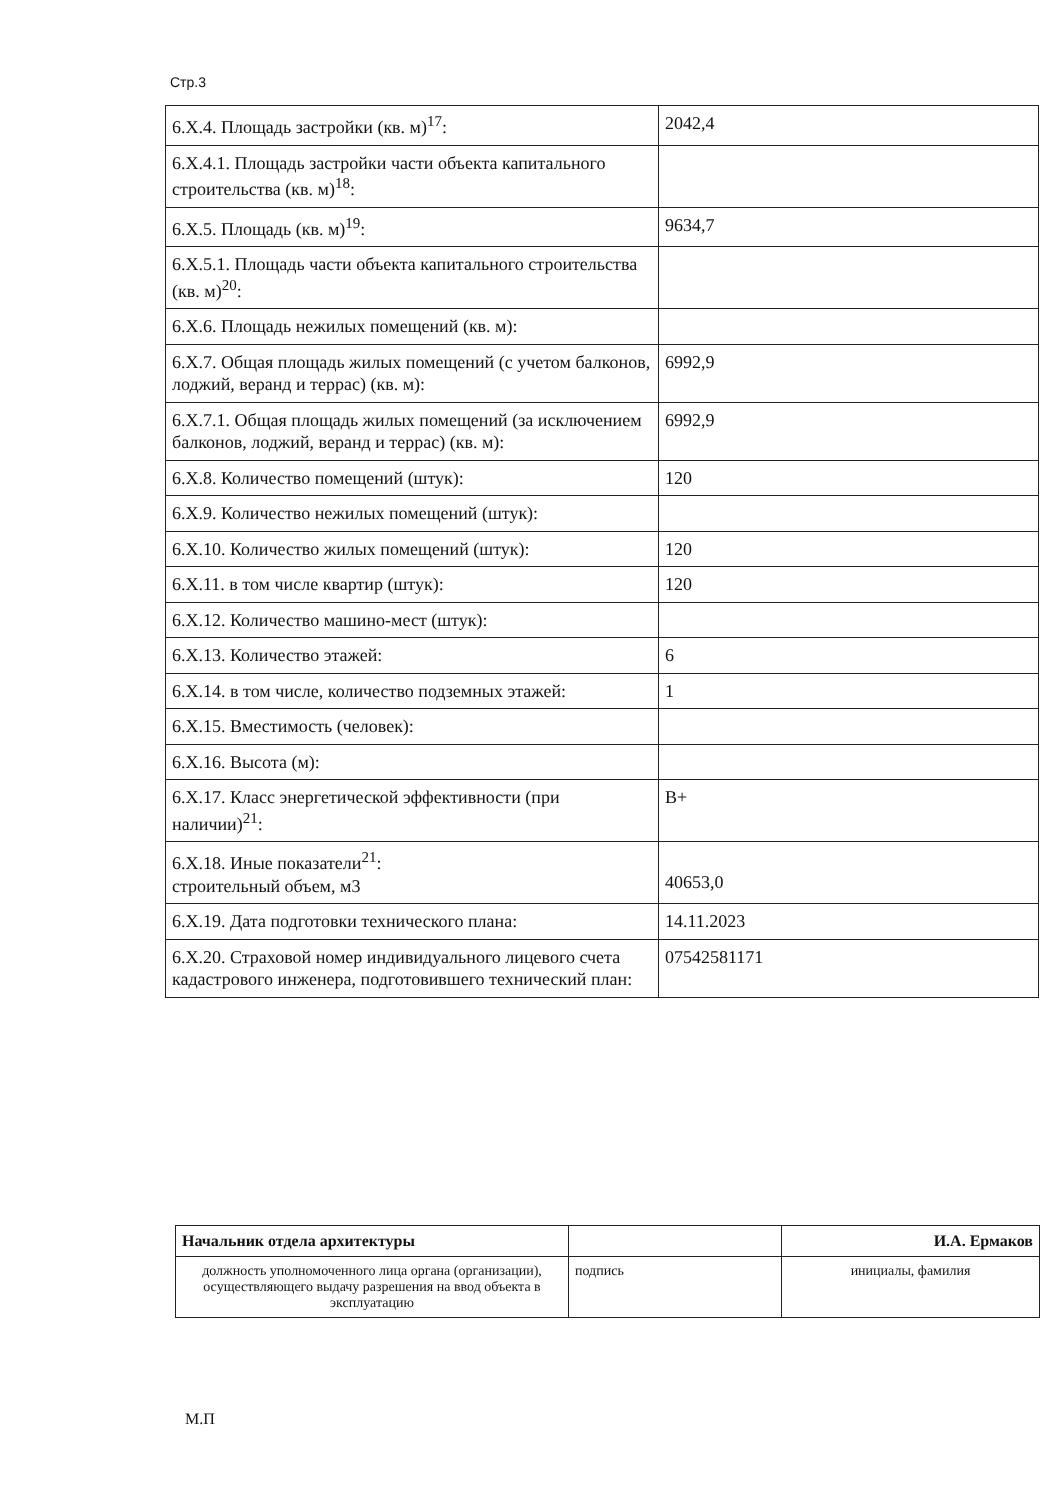Стр.3
| 6.X.4. Площадь застройки (кв. м)<sup>17</sup>: | 2042,4 |
| 6.X.4.1. Площадь застройки части объекта капитального строительства (кв. м)<sup>18</sup>: | |
| 6.X.5. Площадь (кв. м)<sup>19</sup>: | 9634,7 |
| 6.X.5.1. Площадь части объекта капитального строительства (кв. м)<sup>20</sup>: | |
| 6.X.6. Площадь нежилых помещений (кв. м): | |
| 6.X.7. Общая площадь жилых помещений (с учетом балконов, лоджий, веранд и террас) (кв. м): | 6992,9 |
| 6.X.7.1. Общая площадь жилых помещений (за исключением балконов, лоджий, веранд и террас) (кв. м): | 6992,9 |
| 6.X.8. Количество помещений (штук): | 120 |
| 6.X.9. Количество нежилых помещений (штук): | |
| 6.X.10. Количество жилых помещений (штук): | 120 |
| 6.X.11. в том числе квартир (штук): | 120 |
| 6.X.12. Количество машино-мест (штук): | |
| 6.X.13. Количество этажей: | 6 |
| 6.X.14. в том числе, количество подземных этажей: | 1 |
| 6.X.15. Вместимость (человек): | |
| 6.X.16. Высота (м): | |
| 6.X.17. Класс энергетической эффективности (при наличии)<sup>21</sup>: | B+ |
| 6.X.18. Иные показатели<sup>21</sup>: строительный объем, м3 | 40653,0 |
| 6.X.19. Дата подготовки технического плана: | 14.11.2023 |
| 6.X.20. Страховой номер индивидуального лицевого счета кадастрового инженера, подготовившего технический план: | 07542581171 |
| Начальник отдела архитектуры | | И.А. Ермаков |
| должность уполномоченного лица органа (организации), осуществляющего выдачу разрешения на ввод объекта в эксплуатацию | подпись | инициалы, фамилия |
М.П